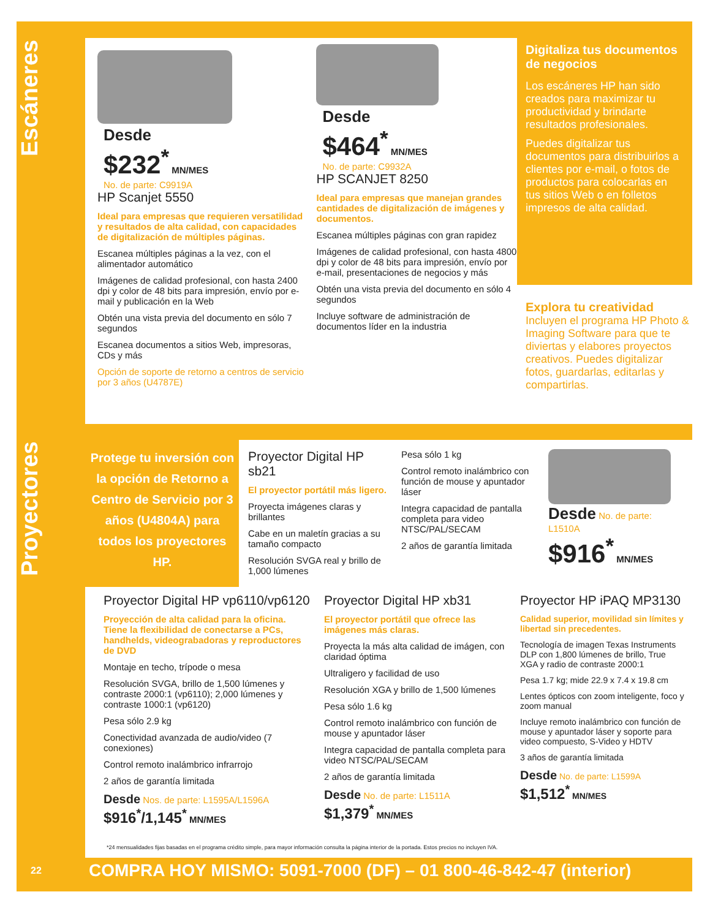Escáneres
Proyectores
Desde
$232<sup>*</sup> MN/MES
No. de parte: C9919A
HP Scanjet 5550
Ideal para empresas que requieren versatilidad y resultados de alta calidad, con capacidades de digitalización de múltiples páginas.
Escanea múltiples páginas a la vez, con el alimentador automático
Imágenes de calidad profesional, con hasta 2400 dpi y color de 48 bits para impresión, envío por e-mail y publicación en la Web
Obtén una vista previa del documento en sólo 7 segundos
Escanea documentos a sitios Web, impresoras, CDs y más
Opción de soporte de retorno a centros de servicio por 3 años (U4787E)
Desde
$464<sup>*</sup> MN/MES
No. de parte: C9932A
HP SCANJET 8250
Ideal para empresas que manejan grandes cantidades de digitalización de imágenes y documentos.
Escanea múltiples páginas con gran rapidez
Imágenes de calidad profesional, con hasta 4800 dpi y color de 48 bits para impresión, envío por e-mail, presentaciones de negocios y más
Obtén una vista previa del documento en sólo 4 segundos
Incluye software de administración de documentos líder en la industria
Digitaliza tus documentos de negocios
Los escáneres HP han sido creados para maximizar tu productividad y brindarte resultados profesionales.
Puedes digitalizar tus documentos para distribuirlos a clientes por e-mail, o fotos de productos para colocarlas en tus sitios Web o en folletos impresos de alta calidad.
Explora tu creatividad
Incluyen el programa HP Photo & Imaging Software para que te diviertas y elabores proyectos creativos. Puedes digitalizar fotos, guardarlas, editarlas y compartirlas.
Protege tu inversión con la opción de Retorno a Centro de Servicio por 3 años (U4804A) para todos los proyectores HP.
Proyector Digital HP sb21
El proyector portátil más ligero.
Proyecta imágenes claras y brillantes
Cabe en un maletín gracias a su tamaño compacto
Resolución SVGA real y brillo de 1,000 lúmenes
Pesa sólo 1 kg
Control remoto inalámbrico con función de mouse y apuntador láser
Integra capacidad de pantalla completa para video NTSC/PAL/SECAM
2 años de garantía limitada
Desde No. de parte: L1510A
$916<sup>*</sup> MN/MES
Proyector Digital HP vp6110/vp6120
Proyección de alta calidad para la oficina. Tiene la flexibilidad de conectarse a PCs, handhelds, videograbadoras y reproductores de DVD
Montaje en techo, trípode o mesa
Resolución SVGA, brillo de 1,500 lúmenes y contraste 2000:1 (vp6110); 2,000 lúmenes y contraste 1000:1 (vp6120)
Pesa sólo 2.9 kg
Conectividad avanzada de audio/video (7 conexiones)
Control remoto inalámbrico infrarrojo
2 años de garantía limitada
Desde Nos. de parte: L1595A/L1596A
$916<sup>*</sup>/1,145<sup>*</sup> MN/MES
Proyector Digital HP xb31
El proyector portátil que ofrece las imágenes más claras.
Proyecta la más alta calidad de imágen, con claridad óptima
Ultraligero y facilidad de uso
Resolución XGA y brillo de 1,500 lúmenes
Pesa sólo 1.6 kg
Control remoto inalámbrico con función de mouse y apuntador láser
Integra capacidad de pantalla completa para video NTSC/PAL/SECAM
2 años de garantía limitada
Desde No. de parte: L1511A
$1,379<sup>*</sup> MN/MES
Proyector HP iPAQ MP3130
Calidad superior, movilidad sin límites y libertad sin precedentes.
Tecnología de imagen Texas Instruments DLP con 1,800 lúmenes de brillo, True XGA y radio de contraste 2000:1
Pesa 1.7 kg; mide 22.9 x 7.4 x 19.8 cm
Lentes ópticos con zoom inteligente, foco y zoom manual
Incluye remoto inalámbrico con función de mouse y apuntador láser y soporte para video compuesto, S-Video y HDTV
3 años de garantía limitada
Desde No. de parte: L1599A
$1,512<sup>*</sup> MN/MES
*24 mensualidades fijas basadas en el programa crédito simple, para mayor información consulta la página interior de la portada. Estos precios no incluyen IVA.
22 COMPRA HOY MISMO: 5091-7000 (DF) – 01 800-46-842-47 (interior)